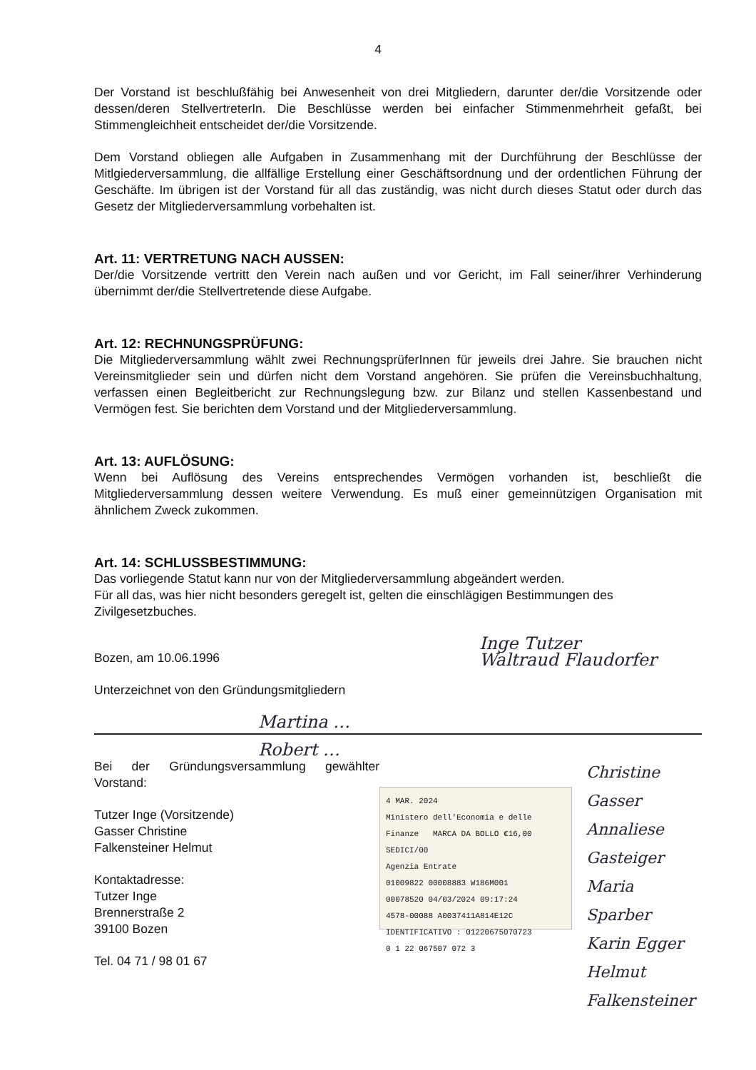4
Der Vorstand ist beschlußfähig bei Anwesenheit von drei Mitgliedern, darunter der/die Vorsitzende oder dessen/deren StellvertreterIn. Die Beschlüsse werden bei einfacher Stimmenmehrheit gefaßt, bei Stimmengleichheit entscheidet der/die Vorsitzende.
Dem Vorstand obliegen alle Aufgaben in Zusammenhang mit der Durchführung der Beschlüsse der Mitlgiederversammlung, die allfällige Erstellung einer Geschäftsordnung und der ordentlichen Führung der Geschäfte. Im übrigen ist der Vorstand für all das zuständig, was nicht durch dieses Statut oder durch das Gesetz der Mitgliederversammlung vorbehalten ist.
Art. 11: VERTRETUNG NACH AUSSEN:
Der/die Vorsitzende vertritt den Verein nach außen und vor Gericht, im Fall seiner/ihrer Verhinderung übernimmt der/die Stellvertretende diese Aufgabe.
Art. 12: RECHNUNGSPRÜFUNG:
Die Mitgliederversammlung wählt zwei RechnungsprüferInnen für jeweils drei Jahre. Sie brauchen nicht Vereinsmitglieder sein und dürfen nicht dem Vorstand angehören. Sie prüfen die Vereinsbuchhaltung, verfassen einen Begleitbericht zur Rechnungslegung bzw. zur Bilanz und stellen Kassenbestand und Vermögen fest. Sie berichten dem Vorstand und der Mitgliederversammlung.
Art. 13: AUFLÖSUNG:
Wenn bei Auflösung des Vereins entsprechendes Vermögen vorhanden ist, beschließt die Mitgliederversammlung dessen weitere Verwendung. Es muß einer gemeinnützigen Organisation mit ähnlichem Zweck zukommen.
Art. 14: SCHLUSSBESTIMMUNG:
Das vorliegende Statut kann nur von der Mitgliederversammlung abgeändert werden.
Für all das, was hier nicht besonders geregelt ist, gelten die einschlägigen Bestimmungen des Zivilgesetzbuches.
Bozen, am 10.06.1996
Unterzeichnet von den Gründungsmitgliedern
Inge Tutzer
Waltraud Flaudorfer
Martina …
Robert …
Bei der Gründungsversammlung gewählter Vorstand:
Tutzer Inge (Vorsitzende)
Gasser Christine
Falkensteiner Helmut
Kontaktadresse:
Tutzer Inge
Brennerstraße 2
39100 Bozen
Tel. 04 71 / 98 01 67
4 MAR. 2024
Ministero dell'Economia e delle Finanze MARCA DA BOLLO €16,00 SEDICI/00
Agenzia Entrate
01009822 00008883 W186M001
00078520 04/03/2024 09:17:24
4578-00088 A0037411A814E12C
IDENTIFICATIVO : 01220675070723
0 1 22 067507 072 3
Christine Gasser
Annaliese Gasteiger
Maria Sparber
Karin Egger
Helmut Falkensteiner